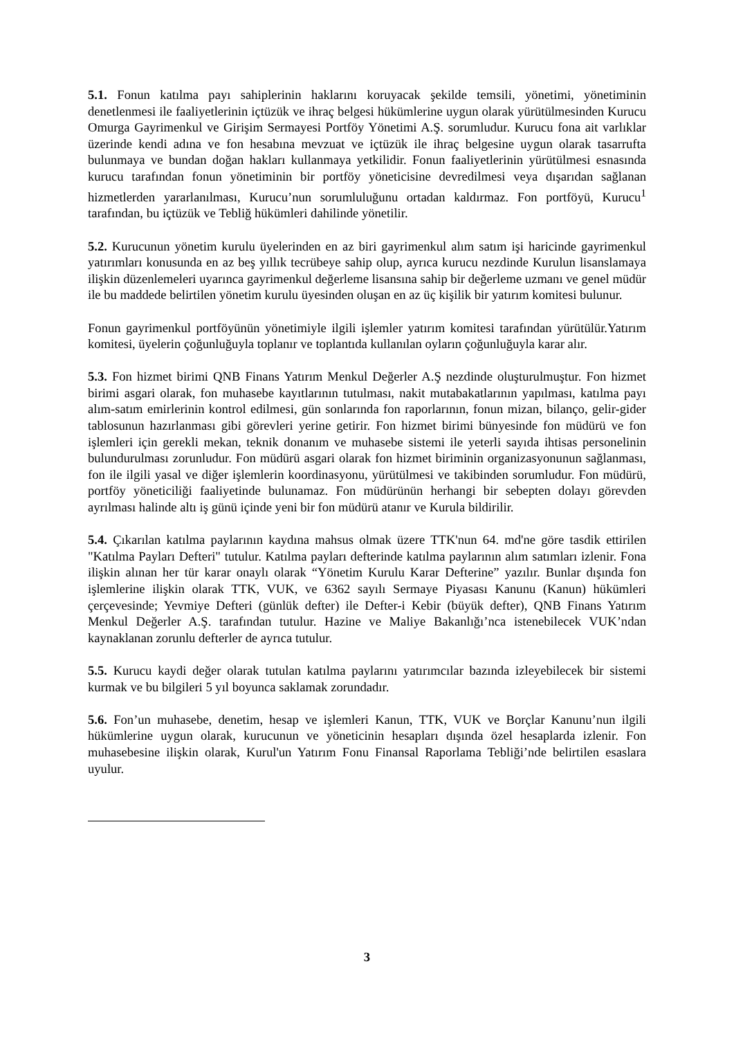5.1. Fonun katılma payı sahiplerinin haklarını koruyacak şekilde temsili, yönetimi, yönetiminin denetlenmesi ile faaliyetlerinin içtüzük ve ihraç belgesi hükümlerine uygun olarak yürütülmesinden Kurucu Omurga Gayrimenkul ve Girişim Sermayesi Portföy Yönetimi A.Ş. sorumludur. Kurucu fona ait varlıklar üzerinde kendi adına ve fon hesabına mevzuat ve içtüzük ile ihraç belgesine uygun olarak tasarrufta bulunmaya ve bundan doğan hakları kullanmaya yetkilidir. Fonun faaliyetlerinin yürütülmesi esnasında kurucu tarafından fonun yönetiminin bir portföy yöneticisine devredilmesi veya dışarıdan sağlanan hizmetlerden yararlanılması, Kurucu’nun sorumluluğunu ortadan kaldırmaz. Fon portföyü, Kurucu<sup>1</sup> tarafından, bu içtüzük ve Tebliğ hükümleri dahilinde yönetilir.
5.2. Kurucunun yönetim kurulu üyelerinden en az biri gayrimenkul alım satım işi haricinde gayrimenkul yatırımları konusunda en az beş yıllık tecrübeye sahip olup, ayrıca kurucu nezdinde Kurulun lisanslamaya ilişkin düzenlemeleri uyarınca gayrimenkul değerleme lisansına sahip bir değerleme uzmanı ve genel müdür ile bu maddede belirtilen yönetim kurulu üyesinden oluşan en az üç kişilik bir yatırım komitesi bulunur.
Fonun gayrimenkul portföyünün yönetimiyle ilgili işlemler yatırım komitesi tarafından yürütülür.Yatırım komitesi, üyelerin çoğunluğuyla toplanır ve toplantıda kullanılan oyların çoğunluğuyla karar alır.
5.3. Fon hizmet birimi QNB Finans Yatırım Menkul Değerler A.Ş nezdinde oluşturulmuştur. Fon hizmet birimi asgari olarak, fon muhasebe kayıtlarının tutulması, nakit mutabakatlarının yapılması, katılma payı alım-satım emirlerinin kontrol edilmesi, gün sonlarında fon raporlarının, fonun mizan, bilanço, gelir-gider tablosunun hazırlanması gibi görevleri yerine getirir. Fon hizmet birimi bünyesinde fon müdürü ve fon işlemleri için gerekli mekan, teknik donanım ve muhasebe sistemi ile yeterli sayıda ihtisas personelinin bulundurulması zorunludur. Fon müdürü asgari olarak fon hizmet biriminin organizasyonunun sağlanması, fon ile ilgili yasal ve diğer işlemlerin koordinasyonu, yürütülmesi ve takibinden sorumludur. Fon müdürü, portföy yöneticiliği faaliyetinde bulunamaz. Fon müdürünün herhangi bir sebepten dolayı görevden ayrılması halinde altı iş günü içinde yeni bir fon müdürü atanır ve Kurula bildirilir.
5.4. Çıkarılan katılma paylarının kaydına mahsus olmak üzere TTK'nun 64. md'ne göre tasdik ettirilen "Katılma Payları Defteri" tutulur. Katılma payları defterinde katılma paylarının alım satımları izlenir. Fona ilişkin alınan her tür karar onaylı olarak “Yönetim Kurulu Karar Defterine” yazılır. Bunlar dışında fon işlemlerine ilişkin olarak TTK, VUK, ve 6362 sayılı Sermaye Piyasası Kanunu (Kanun) hükümleri çerçevesinde; Yevmiye Defteri (günlük defter) ile Defter-i Kebir (büyük defter), QNB Finans Yatırım Menkul Değerler A.Ş. tarafından tutulur. Hazine ve Maliye Bakanlığı’nca istenebilecek VUK’ndan kaynaklanan zorunlu defterler de ayrıca tutulur.
5.5. Kurucu kaydi değer olarak tutulan katılma paylarını yatırımcılar bazında izleyebilecek bir sistemi kurmak ve bu bilgileri 5 yıl boyunca saklamak zorundadır.
5.6. Fon’un muhasebe, denetim, hesap ve işlemleri Kanun, TTK, VUK ve Borçlar Kanunu’nun ilgili hükümlerine uygun olarak, kurucunun ve yöneticinin hesapları dışında özel hesaplarda izlenir. Fon muhasebesine ilişkin olarak, Kurul'un Yatırım Fonu Finansal Raporlama Tebliği’nde belirtilen esaslara uyulur.
3